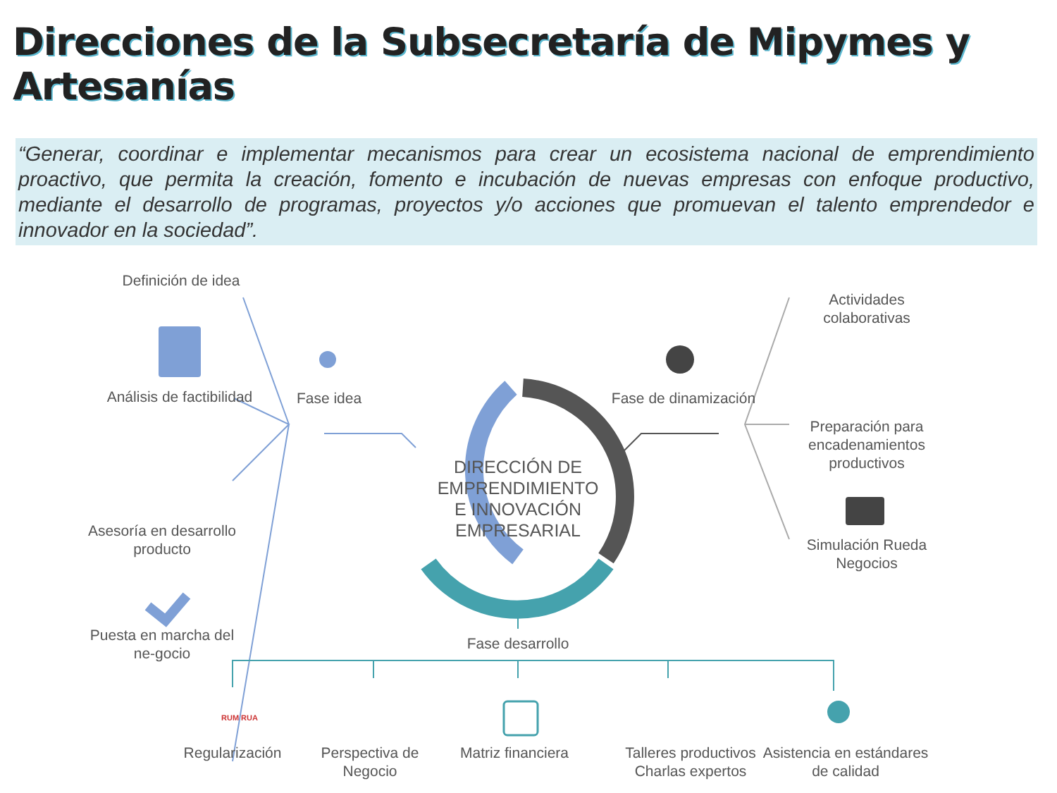Direcciones de la Subsecretaría de Mipymes y Artesanías
“Generar, coordinar e implementar mecanismos para crear un ecosistema nacional de emprendimiento proactivo, que permita la creación, fomento e incubación de nuevas empresas con enfoque productivo, mediante el desarrollo de programas, proyectos y/o acciones que promuevan el talento emprendedor e innovador en la sociedad”.
Definición de idea
Análisis de factibilidad
Asesoría en desarrollo producto
Puesta en marcha del ne-gocio
Fase idea
Fase de dinamización
Actividades colaborativas
Preparación para encadenamientos productivos
Simulación Rueda Negocios
DIRECCIÓN DE EMPRENDIMIENTO E INNOVACIÓN EMPRESARIAL
Fase desarrollo
RUM RUA
Regularización
Perspectiva de Negocio
Matriz financiera
Talleres productivos Charlas expertos
Asistencia en estándares de calidad